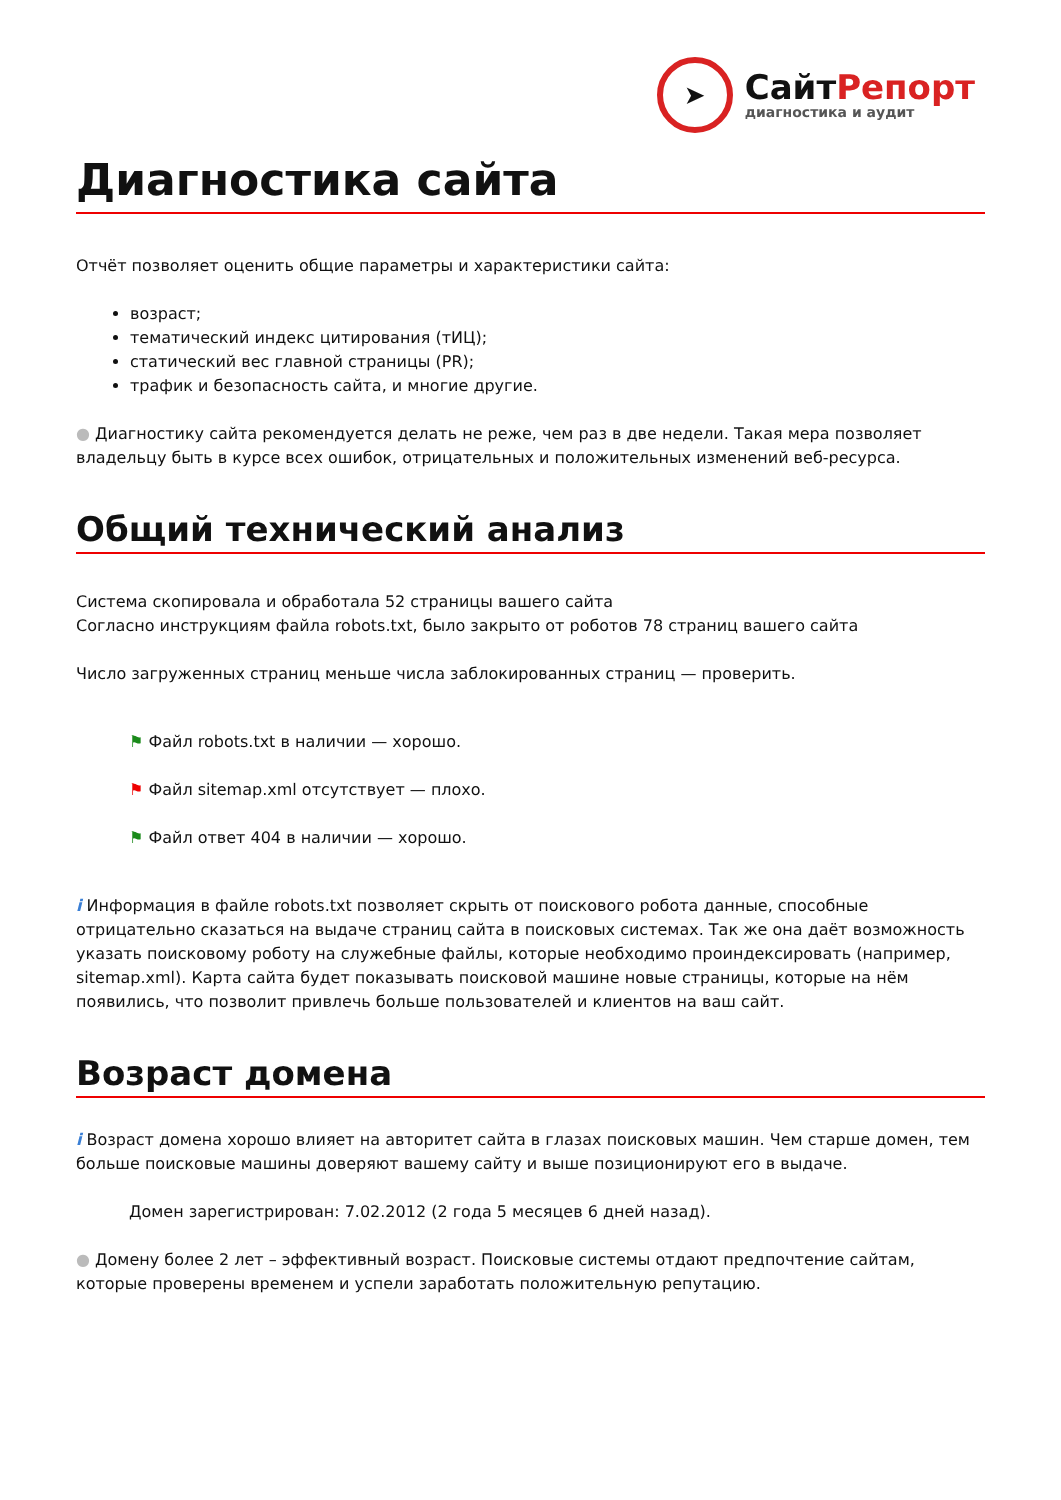➤
СайтРепорт
диагностика и аудит
Диагностика сайта
Отчёт позволяет оценить общие параметры и характеристики сайта:
возраст;
тематический индекс цитирования (тИЦ);
статический вес главной страницы (PR);
трафик и безопасность сайта, и многие другие.
● Диагностику сайта рекомендуется делать не реже, чем раз в две недели. Такая мера позволяет владельцу быть в курсе всех ошибок, отрицательных и положительных изменений веб-ресурса.
Общий технический анализ
Система скопировала и обработала 52 страницы вашего сайта
Согласно инструкциям файла robots.txt, было закрыто от роботов 78 страниц вашего сайта
Число загруженных страниц меньше числа заблокированных страниц — проверить.
⚑ Файл robots.txt в наличии — хорошо.
⚑ Файл sitemap.xml отсутствует — плохо.
⚑ Файл ответ 404 в наличии — хорошо.
i Информация в файле robots.txt позволяет скрыть от поискового робота данные, способные отрицательно сказаться на выдаче страниц сайта в поисковых системах. Так же она даёт возможность указать поисковому роботу на служебные файлы, которые необходимо проиндексировать (например, sitemap.xml). Карта сайта будет показывать поисковой машине новые страницы, которые на нём появились, что позволит привлечь больше пользователей и клиентов на ваш сайт.
Возраст домена
i Возраст домена хорошо влияет на авторитет сайта в глазах поисковых машин. Чем старше домен, тем больше поисковые машины доверяют вашему сайту и выше позиционируют его в выдаче.
Домен зарегистрирован: 7.02.2012 (2 года 5 месяцев 6 дней назад).
● Домену более 2 лет – эффективный возраст. Поисковые системы отдают предпочтение сайтам, которые проверены временем и успели заработать положительную репутацию.